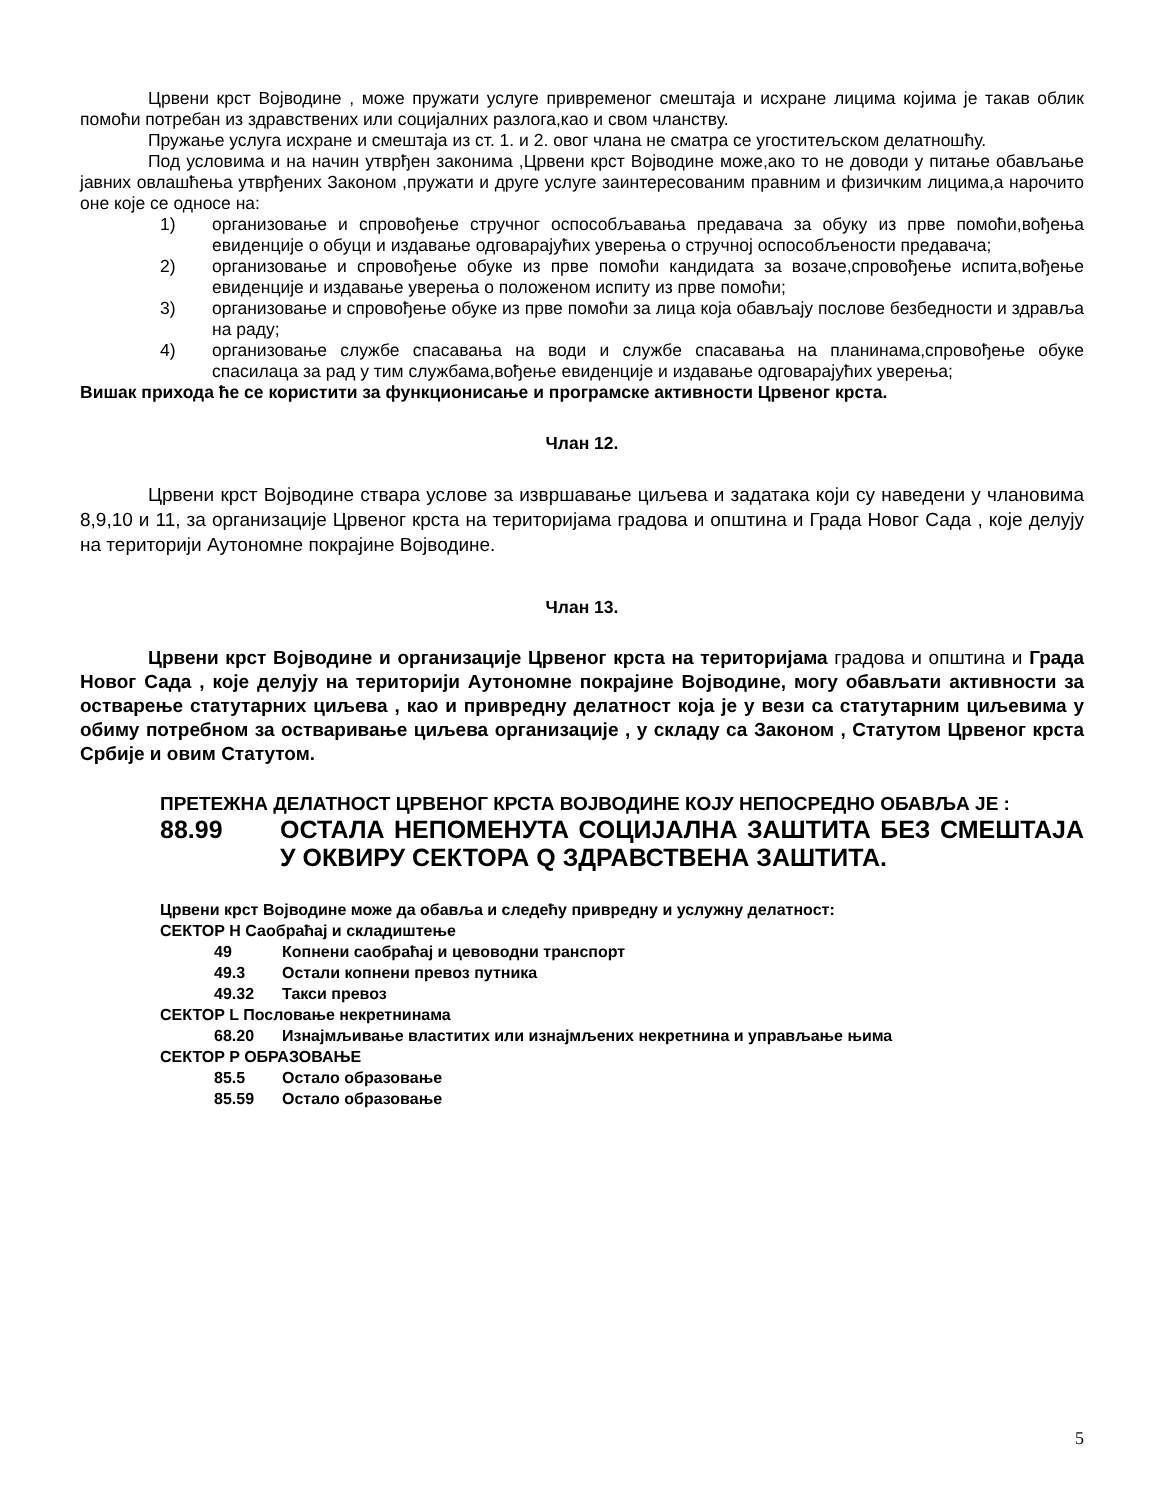Црвени крст Војводине , може пружати услуге привременог смештаја и исхране лицима којима је такав облик помоћи потребан из здравствених или социјалних разлога,као и свом чланству.
Пружање услуга исхране и смештаја из ст. 1. и 2. овог члана не сматра се угоститељском делатношћу.
Под условима и на начин утврђен законима ,Црвени крст Војводине може,ако то не доводи у питање обављање јавних овлашћења утврђених Законом ,пружати и друге услуге заинтересованим правним и физичким лицима,а нарочито оне које се односе на:
1) организовање и спровођење стручног оспособљавања предавача за обуку из прве помоћи,вођења евиденције о обуци и издавање одговарајућих уверења о стручној оспособљености предавача;
2) организовање и спровођење обуке из прве помоћи кандидата за возаче,спровођење испита,вођење евиденције и издавање уверења о положеном испиту из прве помоћи;
3) организовање и спровођење обуке из прве помоћи за лица која обављају послове безбедности и здравља на раду;
4) организовање службе спасавања на води и службе спасавања на планинама,спровођење обуке спасилаца за рад у тим службама,вођење евиденције и издавање одговарајућих уверења;
Вишак прихода ће се користити за функционисање и програмске активности Црвеног крста.
Члан 12.
Црвени крст Војводине ствара услове за извршавање циљева и задатака који су наведени у члановима 8,9,10 и 11, за организације Црвеног крста на територијама градова и општина и Града Новог Сада , које делују на територији Аутономне покрајине Војводине.
Члан 13.
Црвени крст Војводине и организације Црвеног крста на територијама градова и општина и Града Новог Сада , које делују на територији Аутономне покрајине Војводине, могу обављати активности за остварење статутарних циљева , као и привредну делатност која је у вези са статутарним циљевима у обиму потребном за остваривање циљева организације , у складу са Законом , Статутом Црвеног крста Србије и овим Статутом.
ПРЕТЕЖНА ДЕЛАТНОСТ ЦРВЕНОГ КРСТА ВОЈВОДИНЕ КОЈУ НЕПОСРЕДНО ОБАВЉА ЈЕ :
88.99 ОСТАЛА НЕПОМЕНУТА СОЦИЈАЛНА ЗАШТИТА БЕЗ СМЕШТАЈА У ОКВИРУ СЕКТОРА Q ЗДРАВСТВЕНА ЗАШТИТА.
Црвени крст Војводине може да обавља и следећу привредну и услужну делатност:
СЕКТОР H Саобраћај и складиштење
49 Копнени саобраћај и цевоводни транспорт
49.3 Остали копнени превоз путника
49.32 Такси превоз
СЕКТОР L Пословање некретнинама
68.20 Изнајмљивање властитих или изнајмљених некретнина и управљање њима
СЕКТОР P ОБРАЗОВАЊЕ
85.5 Остало образовање
85.59 Остало образовање
5